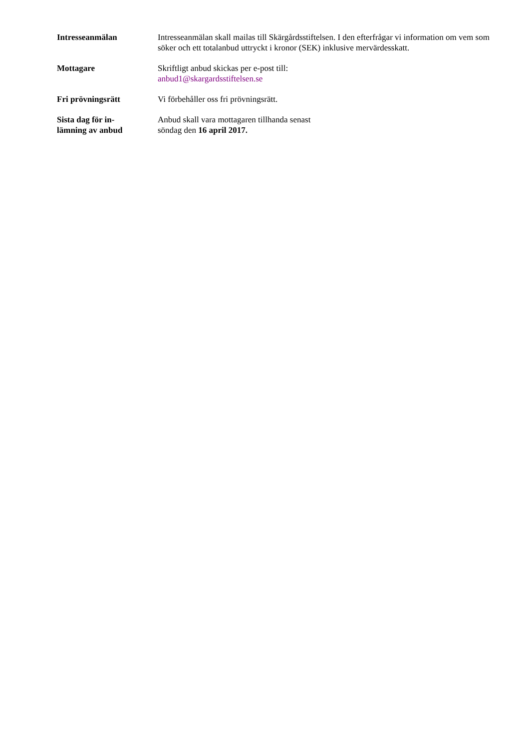Intresseanmälan Intresseanmälan skall mailas till Skärgårdsstiftelsen. I den efterfrågar vi information om vem som söker och ett totalanbud uttryckt i kronor (SEK) inklusive mervärdesskatt.
Mottagare Skriftligt anbud skickas per e-post till:
anbud1@skargardsstiftelsen.se
Fri prövningsrätt Vi förbehåller oss fri prövningsrätt.
Sista dag för in-
lämning av anbud
Anbud skall vara mottagaren tillhanda senast
söndag den 16 april 2017.